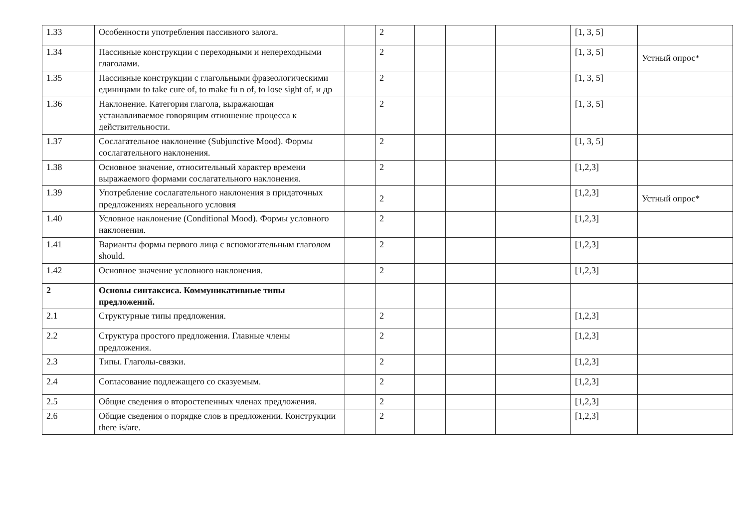| 1.33 | Особенности употребления пассивного залога. | | 2 | | | | [1, 3, 5] | |
| 1.34 | Пассивные конструкции с переходными и непереходными глаголами. | | 2 | | | | [1, 3, 5] | Устный опрос* |
| 1.35 | Пассивные конструкции с глагольными фразеологическими единицами to take cure of, to make fu n of, to lose sight of, и др | | 2 | | | | [1, 3, 5] | |
| 1.36 | Наклонение. Категория глагола, выражающая устанавливаемое говорящим отношение процесса к действительности. | | 2 | | | | [1, 3, 5] | |
| 1.37 | Сослагательное наклонение (Subjunctive Mood). Формы сослагательного наклонения. | | 2 | | | | [1, 3, 5] | |
| 1.38 | Основное значение, относительный характер времени выражаемого формами сослагательного наклонения. | | 2 | | | | [1,2,3] | |
| 1.39 | Употребление сослагательного наклонения в придаточных предложениях нереального условия | | 2 | | | | [1,2,3] | Устный опрос* |
| 1.40 | Условное наклонение (Conditional Mood). Формы условного наклонения. | | 2 | | | | [1,2,3] | |
| 1.41 | Варианты формы первого лица с вспомогательным глаголом should. | | 2 | | | | [1,2,3] | |
| 1.42 | Основное значение условного наклонения. | | 2 | | | | [1,2,3] | |
| 2 | Основы синтаксиса. Коммуникативные типы предложений. | | | | | | | |
| 2.1 | Структурные типы предложения. | | 2 | | | | [1,2,3] | |
| 2.2 | Структура простого предложения. Главные члены предложения. | | 2 | | | | [1,2,3] | |
| 2.3 | Типы. Глаголы-связки. | | 2 | | | | [1,2,3] | |
| 2.4 | Согласование подлежащего со сказуемым. | | 2 | | | | [1,2,3] | |
| 2.5 | Общие сведения о второстепенных членах предложения. | | 2 | | | | [1,2,3] | |
| 2.6 | Общие сведения о порядке слов в предложении. Конструкции there is/are. | | 2 | | | | [1,2,3] | |